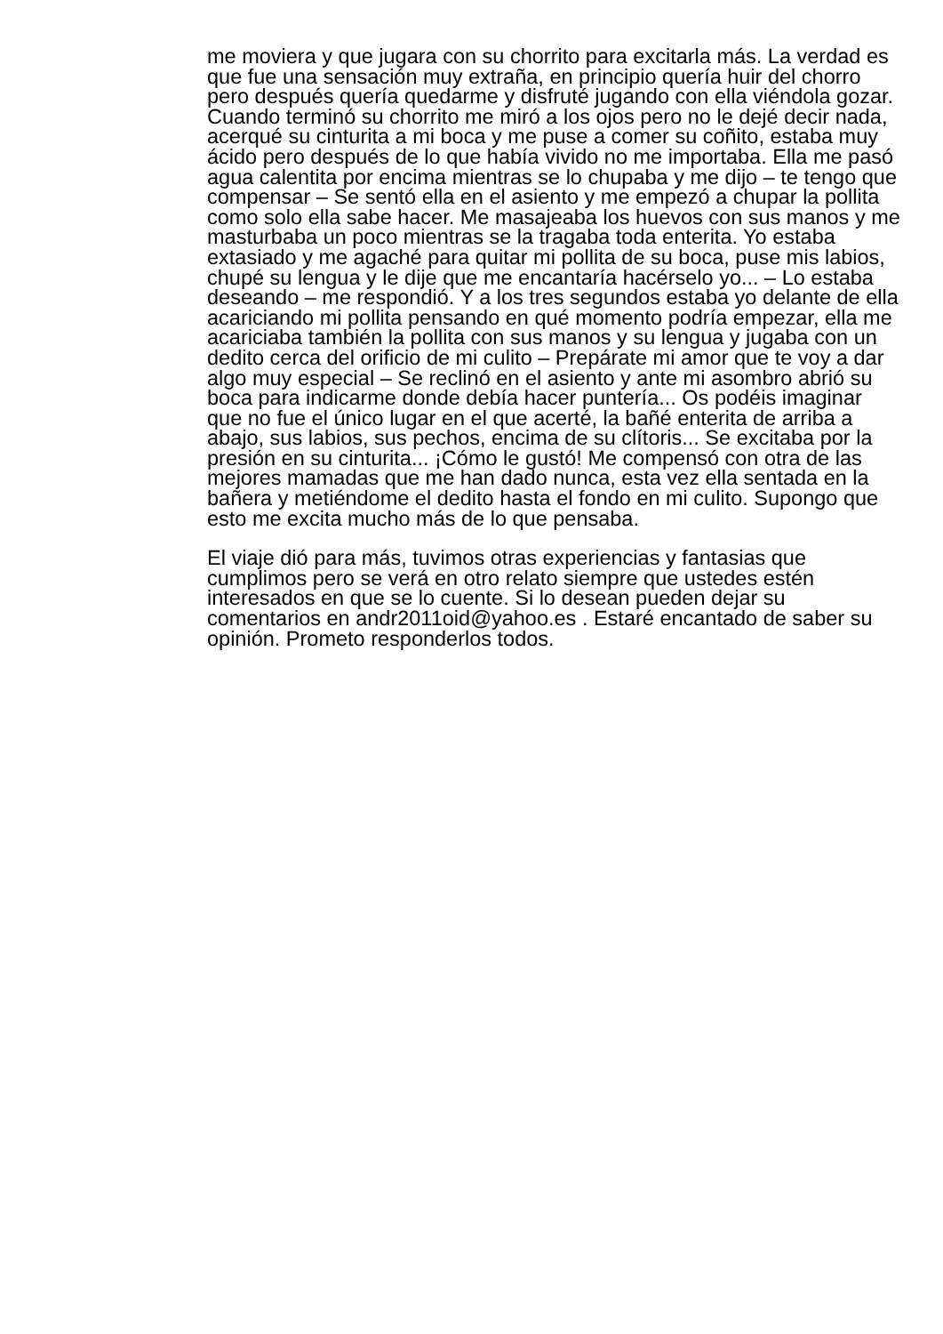me moviera y que jugara con su chorrito para excitarla más. La verdad es que fue una sensación muy extraña, en principio quería huir del chorro pero después quería quedarme y disfruté jugando con ella viéndola gozar. Cuando terminó su chorrito me miró a los ojos pero no le dejé decir nada, acerqué su cinturita a mi boca y me puse a comer su coñito, estaba muy ácido pero después de lo que había vivido no me importaba. Ella me pasó agua calentita por encima mientras se lo chupaba y me dijo – te tengo que compensar – Se sentó ella en el asiento y me empezó a chupar la pollita como solo ella sabe hacer. Me masajeaba los huevos con sus manos y me masturbaba un poco mientras se la tragaba toda enterita. Yo estaba extasiado y me agaché para quitar mi pollita de su boca, puse mis labios, chupé su lengua y le dije que me encantaría hacérselo yo... – Lo estaba deseando – me respondió. Y a los tres segundos estaba yo delante de ella acariciando mi pollita pensando en qué momento podría empezar, ella me acariciaba también la pollita con sus manos y su lengua y jugaba con un dedito cerca del orificio de mi culito – Prepárate mi amor que te voy a dar algo muy especial – Se reclinó en el asiento y ante mi asombro abrió su boca para indicarme donde debía hacer puntería... Os podéis imaginar que no fue el único lugar en el que acerté, la bañé enterita de arriba a abajo, sus labios, sus pechos, encima de su clítoris... Se excitaba por la presión en su cinturita... ¡Cómo le gustó! Me compensó con otra de las mejores mamadas que me han dado nunca, esta vez ella sentada en la bañera y metiéndome el dedito hasta el fondo en mi culito. Supongo que esto me excita mucho más de lo que pensaba.
El viaje dió para más, tuvimos otras experiencias y fantasias que cumplimos pero se verá en otro relato siempre que ustedes estén interesados en que se lo cuente. Si lo desean pueden dejar su comentarios en andr2011oid@yahoo.es . Estaré encantado de saber su opinión. Prometo responderlos todos.